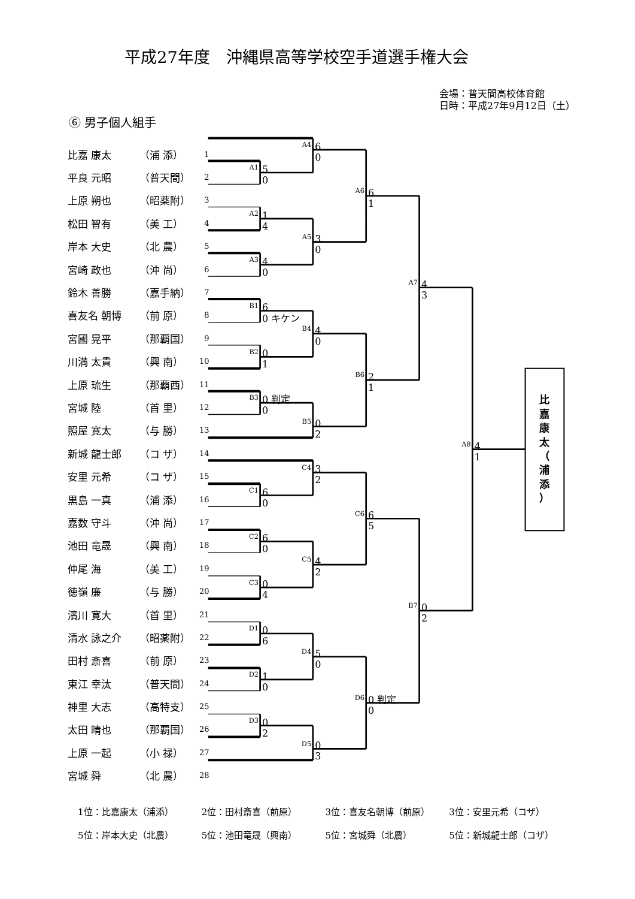A1
A2
A3
A4
A5
A6
A7
B1
B2
B3
B4
B5
B6
B7
C1
C2
C3
C4
C5
C6
D1
D2
D3
D4
D5
D6
A8
5
0
6
0
1
4
4
0
3
0
6
1
6
0 キケン
0
1
4
0
0 判定
0
0
2
2
1
4
3
6
0
3
2
6
0
0
4
4
2
6
5
0
6
1
0
5
0
0
2
0
3
0 判定
0
0
2
4
1
比
嘉
康
太
（
浦
添
）
平成27年度　沖縄県高等学校空手道選手権大会
会場：普天間高校体育館
日時：平成27年9月12日（土）
⑥ 男子個人組手
| 比嘉 康太 | （浦 添） | 1 |
| 平良 元昭 | （普天間） | 2 |
| 上原 朔也 | （昭薬附） | 3 |
| 松田 智有 | （美 工） | 4 |
| 岸本 大史 | （北 農） | 5 |
| 宮崎 政也 | （沖 尚） | 6 |
| 鈴木 善勝 | （嘉手納） | 7 |
| 喜友名 朝博 | （前 原） | 8 |
| 宮國 晃平 | （那覇国） | 9 |
| 川満 太貴 | （興 南） | 10 |
| 上原 琉生 | （那覇西） | 11 |
| 宮城 陸 | （首 里） | 12 |
| 照屋 寛太 | （与 勝） | 13 |
| 新城 龍士郎 | （コ ザ） | 14 |
| 安里 元希 | （コ ザ） | 15 |
| 黒島 一真 | （浦 添） | 16 |
| 嘉数 守斗 | （沖 尚） | 17 |
| 池田 竜晟 | （興 南） | 18 |
| 仲尾 海 | （美 工） | 19 |
| 徳嶺 廉 | （与 勝） | 20 |
| 濱川 寛大 | （首 里） | 21 |
| 清水 詠之介 | （昭薬附） | 22 |
| 田村 斎喜 | （前 原） | 23 |
| 東江 幸汰 | （普天間） | 24 |
| 神里 大志 | （高特支） | 25 |
| 太田 晴也 | （那覇国） | 26 |
| 上原 一起 | （小 禄） | 27 |
| 宮城 舜 | （北 農） | 28 |
1位：比嘉康太（浦添） 2位：田村斎喜（前原） 3位：喜友名朝博（前原） 3位：安里元希（コザ）
5位：岸本大史（北農） 5位：池田竜晟（興南） 5位：宮城舜（北農） 5位：新城龍士郎（コザ）